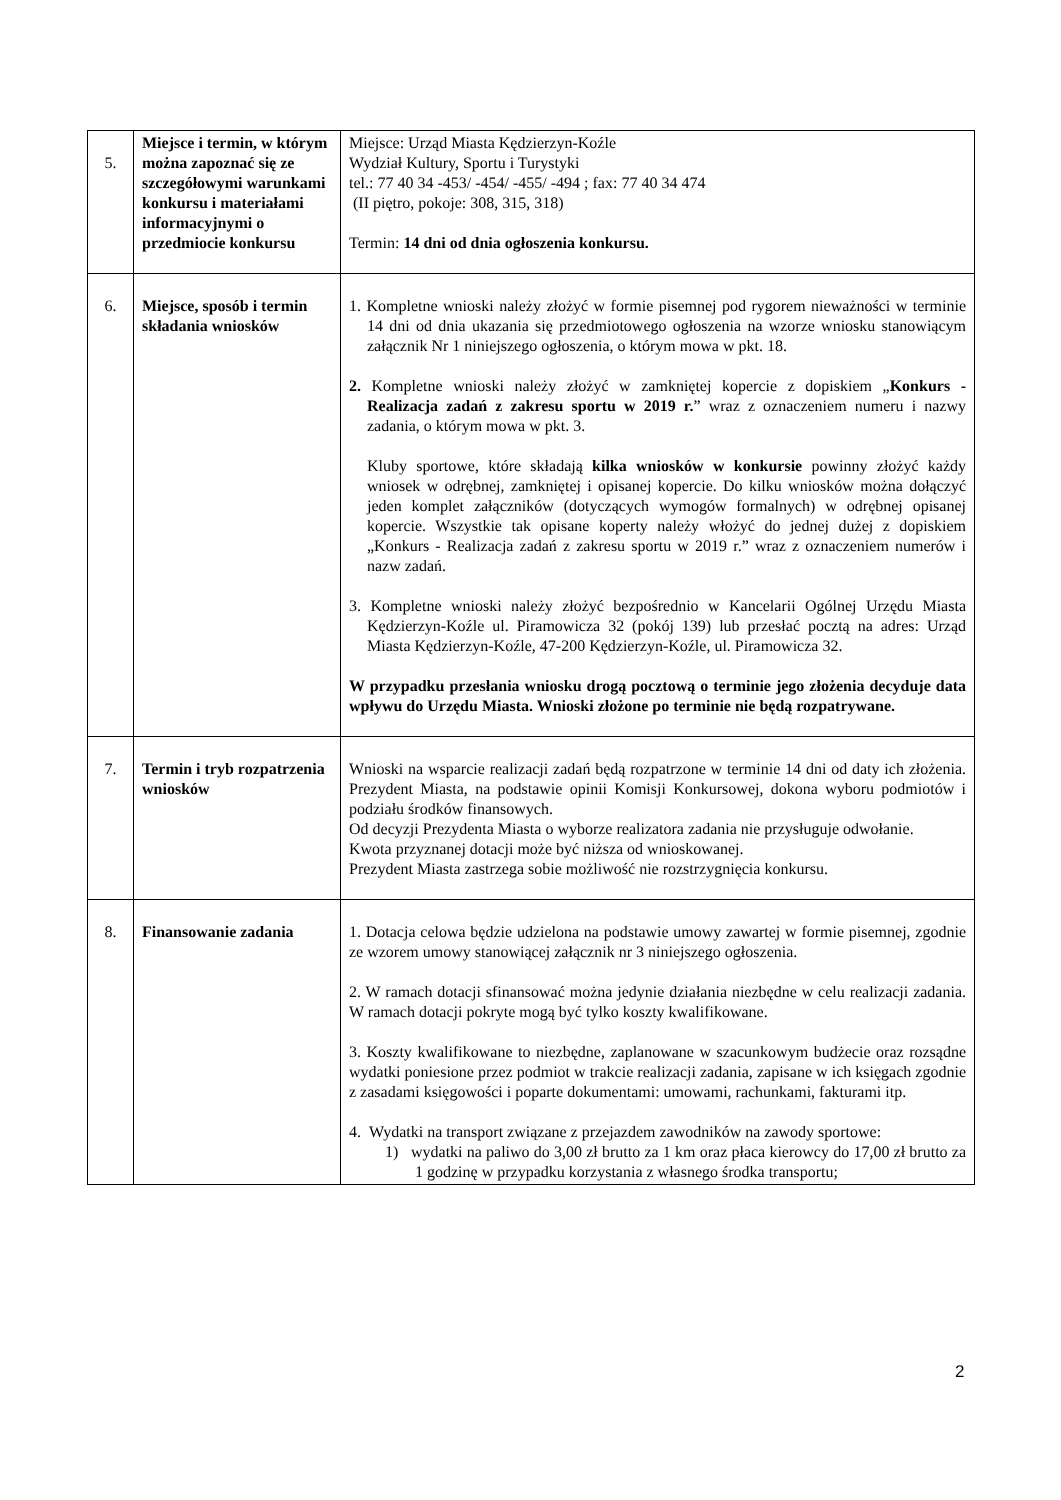| 5. | Miejsce i termin, w którym można zapoznać się ze szczegółowymi warunkami konkursu i materiałami informacyjnymi o przedmiocie konkursu | Miejsce: Urząd Miasta Kędzierzyn-Koźle Wydział Kultury, Sportu i Turystyki tel.: 77 40 34 -453/ -454/ -455/ -494 ; fax: 77 40 34 474 (II piętro, pokoje: 308, 315, 318) Termin: 14 dni od dnia ogłoszenia konkursu. |
| 6. | Miejsce, sposób i termin składania wniosków | 1. Kompletne wnioski należy złożyć w formie pisemnej pod rygorem nieważności w terminie 14 dni od dnia ukazania się przedmiotowego ogłoszenia na wzorze wniosku stanowiącym załącznik Nr 1 niniejszego ogłoszenia, o którym mowa w pkt. 18. 2. Kompletne wnioski należy złożyć w zamkniętej kopercie z dopiskiem „ Konkurs - Realizacja zadań z zakresu sportu w 2019 r. ” wraz z oznaczeniem numeru i nazwy zadania, o którym mowa w pkt. 3. Kluby sportowe, które składają kilka wniosków w konkursie powinny złożyć każdy wniosek w odrębnej, zamkniętej i opisanej kopercie. Do kilku wniosków można dołączyć jeden komplet załączników (dotyczących wymogów formalnych) w odrębnej opisanej kopercie. Wszystkie tak opisane koperty należy włożyć do jednej dużej z dopiskiem „Konkurs - Realizacja zadań z zakresu sportu w 2019 r.” wraz z oznaczeniem numerów i nazw zadań. 3. Kompletne wnioski należy złożyć bezpośrednio w Kancelarii Ogólnej Urzędu Miasta Kędzierzyn-Koźle ul. Piramowicza 32 (pokój 139) lub przesłać pocztą na adres: Urząd Miasta Kędzierzyn-Koźle, 47-200 Kędzierzyn-Koźle, ul. Piramowicza 32. W przypadku przesłania wniosku drogą pocztową o terminie jego złożenia decyduje data wpływu do Urzędu Miasta. Wnioski złożone po terminie nie będą rozpatrywane. |
| 7. | Termin i tryb rozpatrzenia wniosków | Wnioski na wsparcie realizacji zadań będą rozpatrzone w terminie 14 dni od daty ich złożenia. Prezydent Miasta, na podstawie opinii Komisji Konkursowej, dokona wyboru podmiotów i podziału środków finansowych. Od decyzji Prezydenta Miasta o wyborze realizatora zadania nie przysługuje odwołanie. Kwota przyznanej dotacji może być niższa od wnioskowanej. Prezydent Miasta zastrzega sobie możliwość nie rozstrzygnięcia konkursu. |
| 8. | Finansowanie zadania | 1. Dotacja celowa będzie udzielona na podstawie umowy zawartej w formie pisemnej, zgodnie ze wzorem umowy stanowiącej załącznik nr 3 niniejszego ogłoszenia. 2. W ramach dotacji sfinansować można jedynie działania niezbędne w celu realizacji zadania. W ramach dotacji pokryte mogą być tylko koszty kwalifikowane. 3. Koszty kwalifikowane to niezbędne, zaplanowane w szacunkowym budżecie oraz rozsądne wydatki poniesione przez podmiot w trakcie realizacji zadania, zapisane w ich księgach zgodnie z zasadami księgowości i poparte dokumentami: umowami, rachunkami, fakturami itp. 4. Wydatki na transport związane z przejazdem zawodników na zawody sportowe: 1) wydatki na paliwo do 3,00 zł brutto za 1 km oraz płaca kierowcy do 17,00 zł brutto za 1 godzinę w przypadku korzystania z własnego środka transportu; |
2